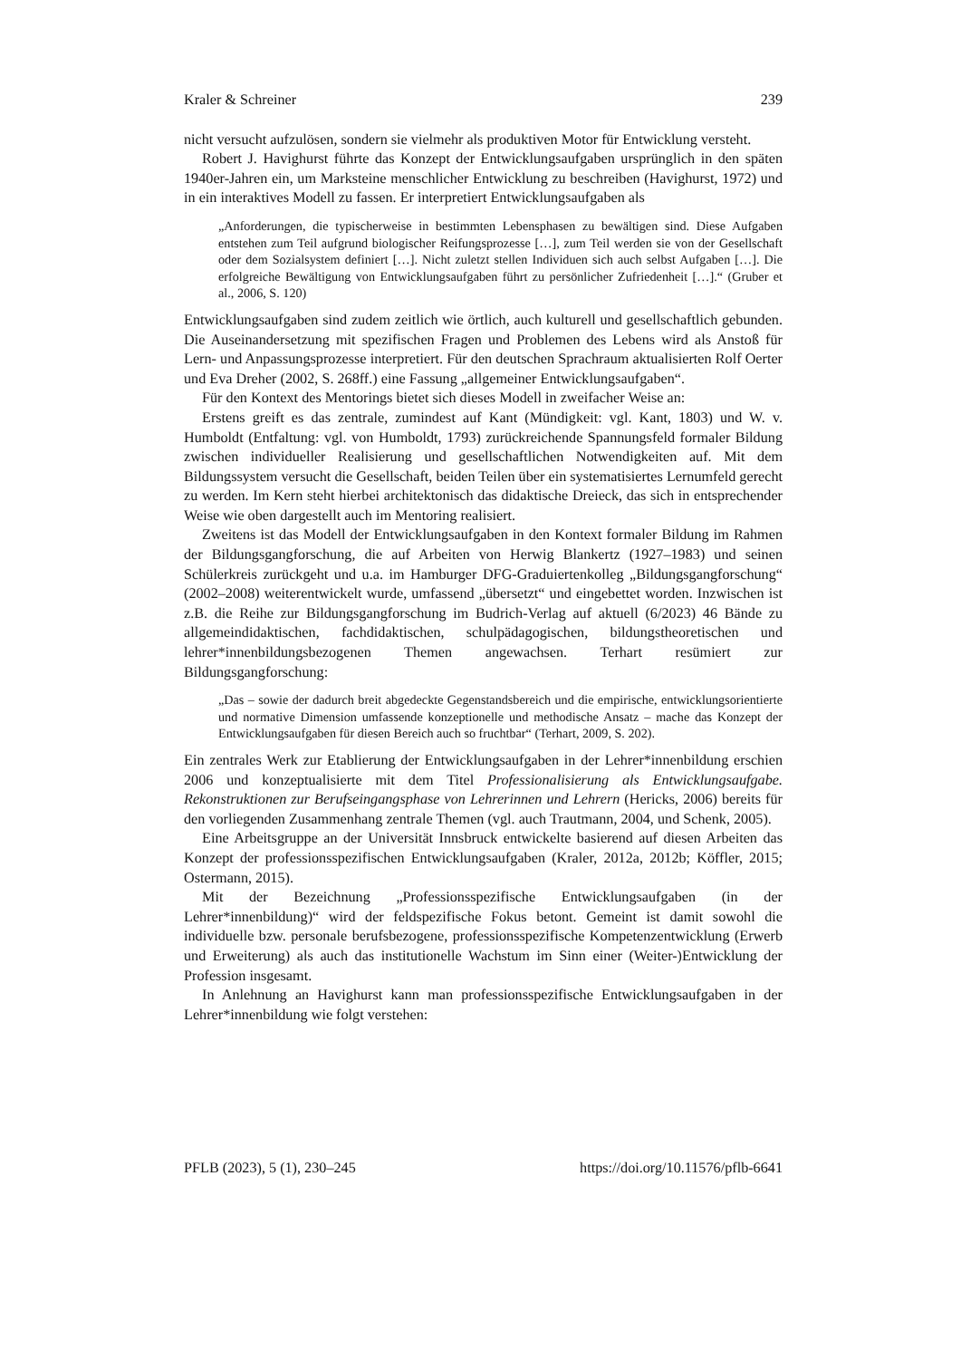Kraler & Schreiner 239
nicht versucht aufzulösen, sondern sie vielmehr als produktiven Motor für Entwicklung versteht.
Robert J. Havighurst führte das Konzept der Entwicklungsaufgaben ursprünglich in den späten 1940er-Jahren ein, um Marksteine menschlicher Entwicklung zu beschreiben (Havighurst, 1972) und in ein interaktives Modell zu fassen. Er interpretiert Entwicklungsaufgaben als
„Anforderungen, die typischerweise in bestimmten Lebensphasen zu bewältigen sind. Diese Aufgaben entstehen zum Teil aufgrund biologischer Reifungsprozesse […], zum Teil werden sie von der Gesellschaft oder dem Sozialsystem definiert […]. Nicht zuletzt stellen Individuen sich auch selbst Aufgaben […]. Die erfolgreiche Bewältigung von Entwicklungsaufgaben führt zu persönlicher Zufriedenheit […].“ (Gruber et al., 2006, S. 120)
Entwicklungsaufgaben sind zudem zeitlich wie örtlich, auch kulturell und gesellschaftlich gebunden. Die Auseinandersetzung mit spezifischen Fragen und Problemen des Lebens wird als Anstoß für Lern- und Anpassungsprozesse interpretiert. Für den deutschen Sprachraum aktualisierten Rolf Oerter und Eva Dreher (2002, S. 268ff.) eine Fassung „allgemeiner Entwicklungsaufgaben“.
Für den Kontext des Mentorings bietet sich dieses Modell in zweifacher Weise an:
Erstens greift es das zentrale, zumindest auf Kant (Mündigkeit: vgl. Kant, 1803) und W. v. Humboldt (Entfaltung: vgl. von Humboldt, 1793) zurückreichende Spannungsfeld formaler Bildung zwischen individueller Realisierung und gesellschaftlichen Notwendigkeiten auf. Mit dem Bildungssystem versucht die Gesellschaft, beiden Teilen über ein systematisiertes Lernumfeld gerecht zu werden. Im Kern steht hierbei architektonisch das didaktische Dreieck, das sich in entsprechender Weise wie oben dargestellt auch im Mentoring realisiert.
Zweitens ist das Modell der Entwicklungsaufgaben in den Kontext formaler Bildung im Rahmen der Bildungsgangforschung, die auf Arbeiten von Herwig Blankertz (1927–1983) und seinen Schülerkreis zurückgeht und u.a. im Hamburger DFG-Graduiertenkolleg „Bildungsgangforschung“ (2002–2008) weiterentwickelt wurde, umfassend „übersetzt“ und eingebettet worden. Inzwischen ist z.B. die Reihe zur Bildungsgangforschung im Budrich-Verlag auf aktuell (6/2023) 46 Bände zu allgemeindidaktischen, fachdidaktischen, schulpädagogischen, bildungstheoretischen und lehrer*innenbildungsbezogenen Themen angewachsen. Terhart resümiert zur Bildungsgangforschung:
„Das – sowie der dadurch breit abgedeckte Gegenstandsbereich und die empirische, entwicklungsorientierte und normative Dimension umfassende konzeptionelle und methodische Ansatz – mache das Konzept der Entwicklungsaufgaben für diesen Bereich auch so fruchtbar“ (Terhart, 2009, S. 202).
Ein zentrales Werk zur Etablierung der Entwicklungsaufgaben in der Lehrer*innenbildung erschien 2006 und konzeptualisierte mit dem Titel Professionalisierung als Entwicklungsaufgabe. Rekonstruktionen zur Berufseingangsphase von Lehrerinnen und Lehrern (Hericks, 2006) bereits für den vorliegenden Zusammenhang zentrale Themen (vgl. auch Trautmann, 2004, und Schenk, 2005).
Eine Arbeitsgruppe an der Universität Innsbruck entwickelte basierend auf diesen Arbeiten das Konzept der professionsspezifischen Entwicklungsaufgaben (Kraler, 2012a, 2012b; Köffler, 2015; Ostermann, 2015).
Mit der Bezeichnung „Professionsspezifische Entwicklungsaufgaben (in der Lehrer*innenbildung)“ wird der feldspezifische Fokus betont. Gemeint ist damit sowohl die individuelle bzw. personale berufsbezogene, professionsspezifische Kompetenzentwicklung (Erwerb und Erweiterung) als auch das institutionelle Wachstum im Sinn einer (Weiter-)Entwicklung der Profession insgesamt.
In Anlehnung an Havighurst kann man professionsspezifische Entwicklungsaufgaben in der Lehrer*innenbildung wie folgt verstehen:
PFLB (2023), 5 (1), 230–245 https://doi.org/10.11576/pflb-6641